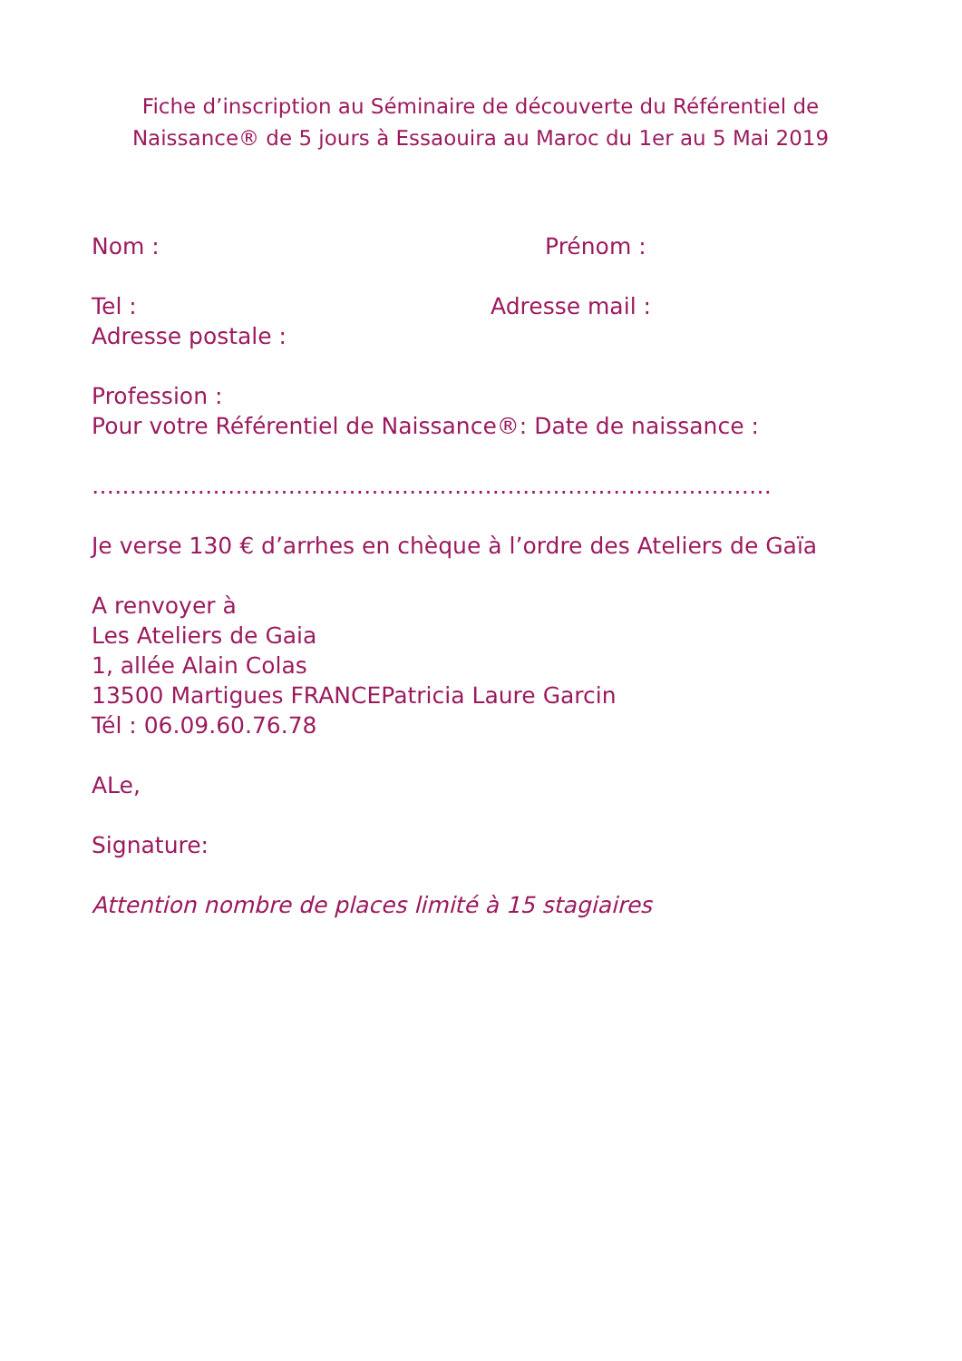Fiche d’inscription au Séminaire de découverte du Référentiel de Naissance® de 5 jours à Essaouira au Maroc du 1er au 5 Mai 2019
Nom : Prénom :
Tel : Adresse mail :
Adresse postale :
Profession :
Pour votre Référentiel de Naissance®: Date de naissance :
………………………………………………………………………………
Je verse 130 € d’arrhes en chèque à l’ordre des Ateliers de Gaïa
A renvoyer à
Les Ateliers de Gaia
1, allée Alain Colas
13500 Martigues FRANCEPatricia Laure Garcin
Tél : 06.09.60.76.78
ALe,
Signature:
Attention nombre de places limité à 15 stagiaires